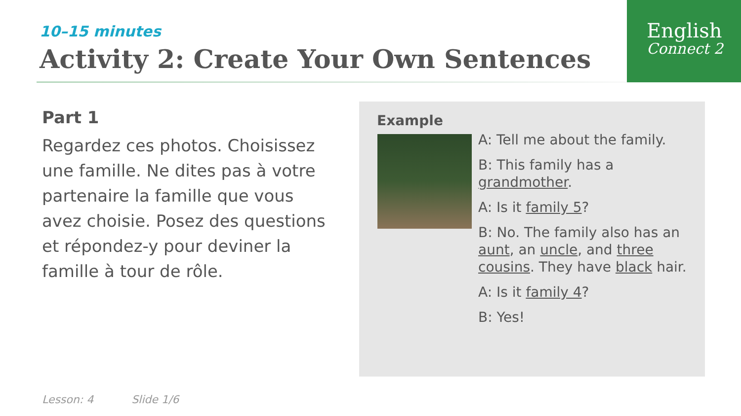English
Connect 2
10–15 minutes
Activity 2: Create Your Own Sentences
Part 1
Regardez ces photos. Choisissez une famille. Ne dites pas à votre partenaire la famille que vous avez choisie. Posez des questions et répondez-y pour deviner la famille à tour de rôle.
Example
A: Tell me about the family.
B: This family has a grandmother.
A: Is it family 5?
B: No. The family also has an aunt, an uncle, and three cousins. They have black hair.
A: Is it family 4?
B: Yes!
Lesson: 4 Slide 1/6